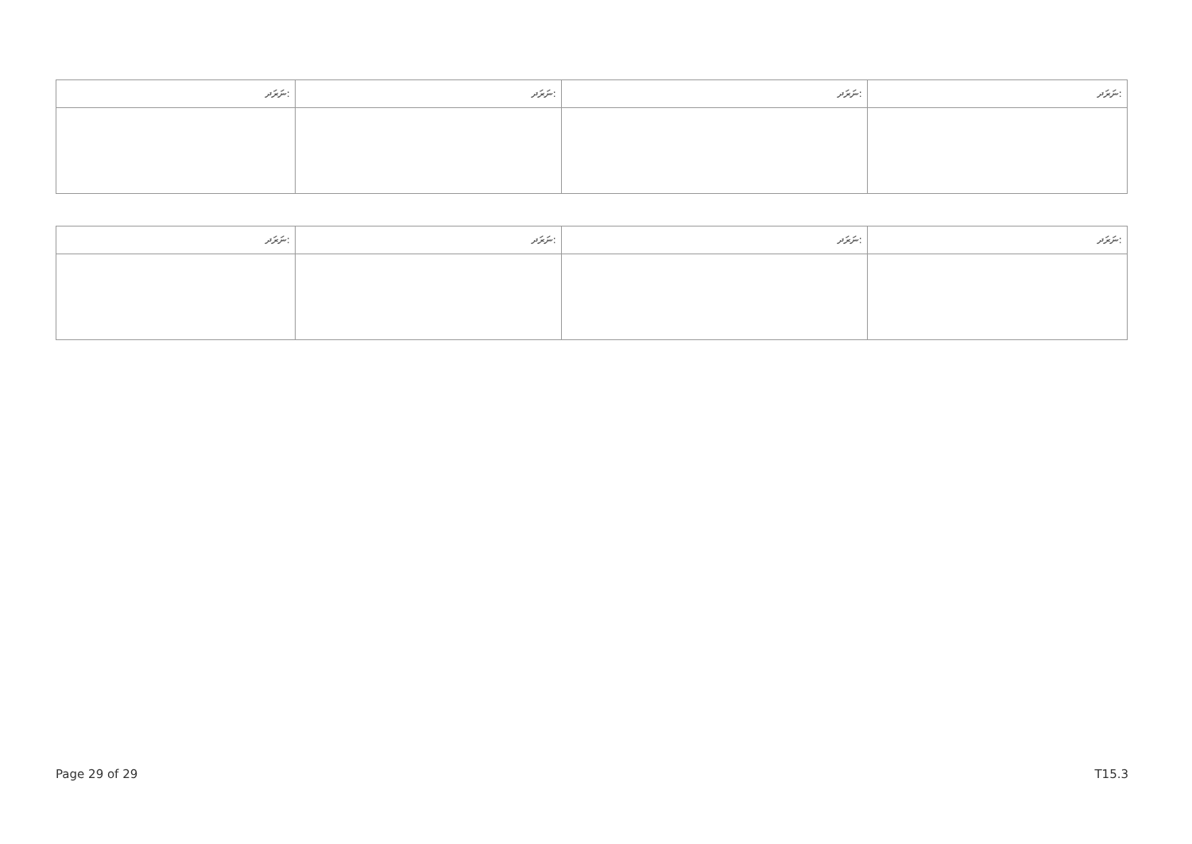| ނަރަދ: | ނަރަދ: | ނަރަދ: | ނަރަދ: |
| --- | --- | --- | --- |
| ނަރަދ: | ނަރަދ: | ނަރަދ: | ނަރަދ: |
| --- | --- | --- | --- |
Page 29 of 29 T15.3